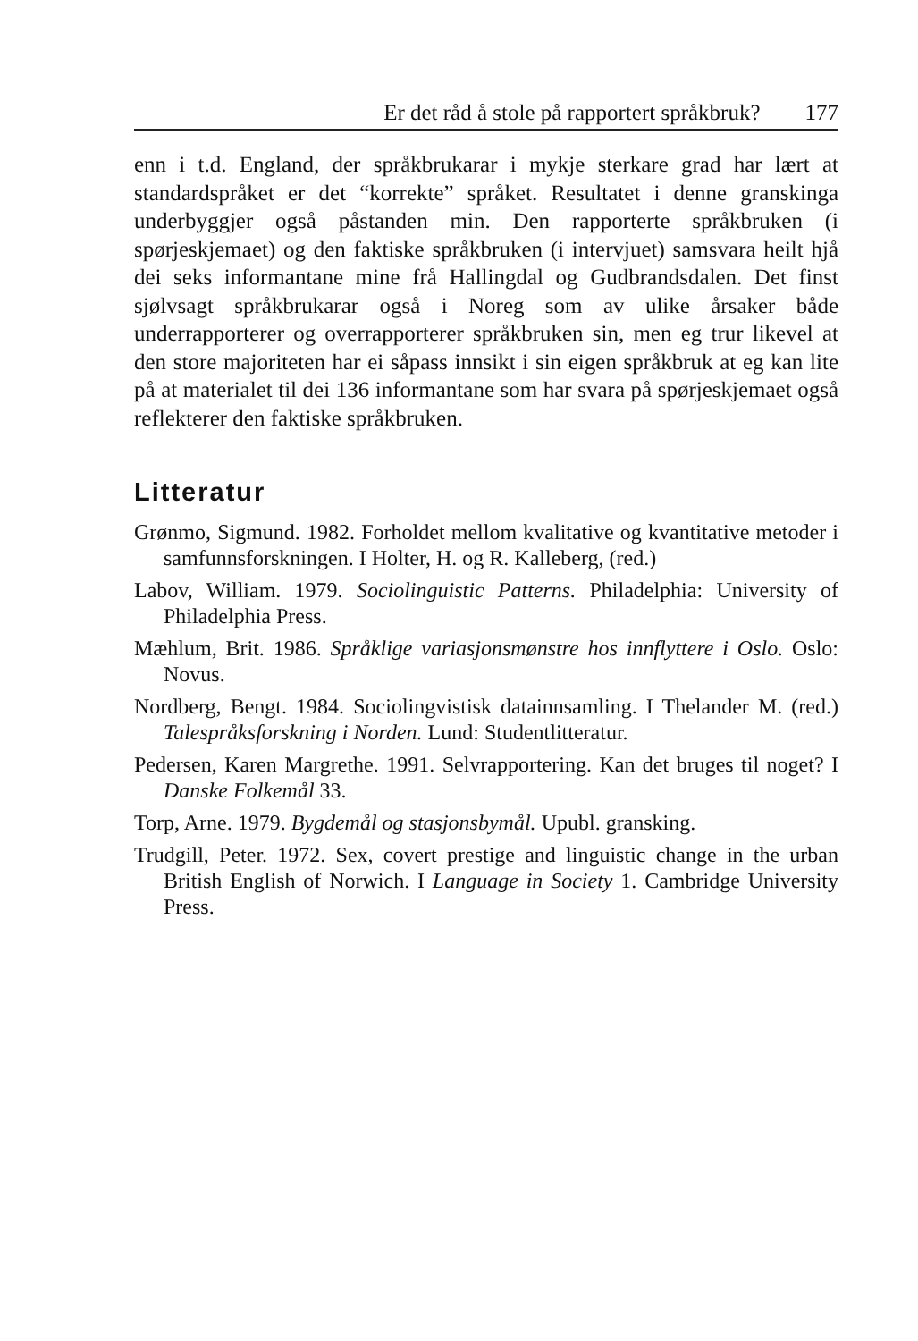Er det råd å stole på rapportert språkbruk? 177
enn i t.d. England, der språkbrukarar i mykje sterkare grad har lært at standardspråket er det “korrekte” språket. Resultatet i denne granskinga underbyggjer også påstanden min. Den rapporterte språkbruken (i spørjeskjemaet) og den faktiske språkbruken (i intervjuet) samsvara heilt hjå dei seks informantane mine frå Hallingdal og Gudbrandsdalen. Det finst sjølvsagt språkbrukarar også i Noreg som av ulike årsaker både underrapporterer og overrapporterer språkbruken sin, men eg trur likevel at den store majoriteten har ei såpass innsikt i sin eigen språkbruk at eg kan lite på at materialet til dei 136 informantane som har svara på spørjeskjemaet også reflekterer den faktiske språkbruken.
Litteratur
Grønmo, Sigmund. 1982. Forholdet mellom kvalitative og kvantitative metoder i samfunnsforskningen. I Holter, H. og R. Kalleberg, (red.)
Labov, William. 1979. Sociolinguistic Patterns. Philadelphia: University of Philadelphia Press.
Mæhlum, Brit. 1986. Språklige variasjonsmønstre hos innflyttere i Oslo. Oslo: Novus.
Nordberg, Bengt. 1984. Sociolingvistisk datainnsamling. I Thelander M. (red.) Talespråksforskning i Norden. Lund: Studentlitteratur.
Pedersen, Karen Margrethe. 1991. Selvrapportering. Kan det bruges til noget? I Danske Folkemål 33.
Torp, Arne. 1979. Bygdemål og stasjonsbymål. Upubl. gransking.
Trudgill, Peter. 1972. Sex, covert prestige and linguistic change in the urban British English of Norwich. I Language in Society 1. Cambridge University Press.